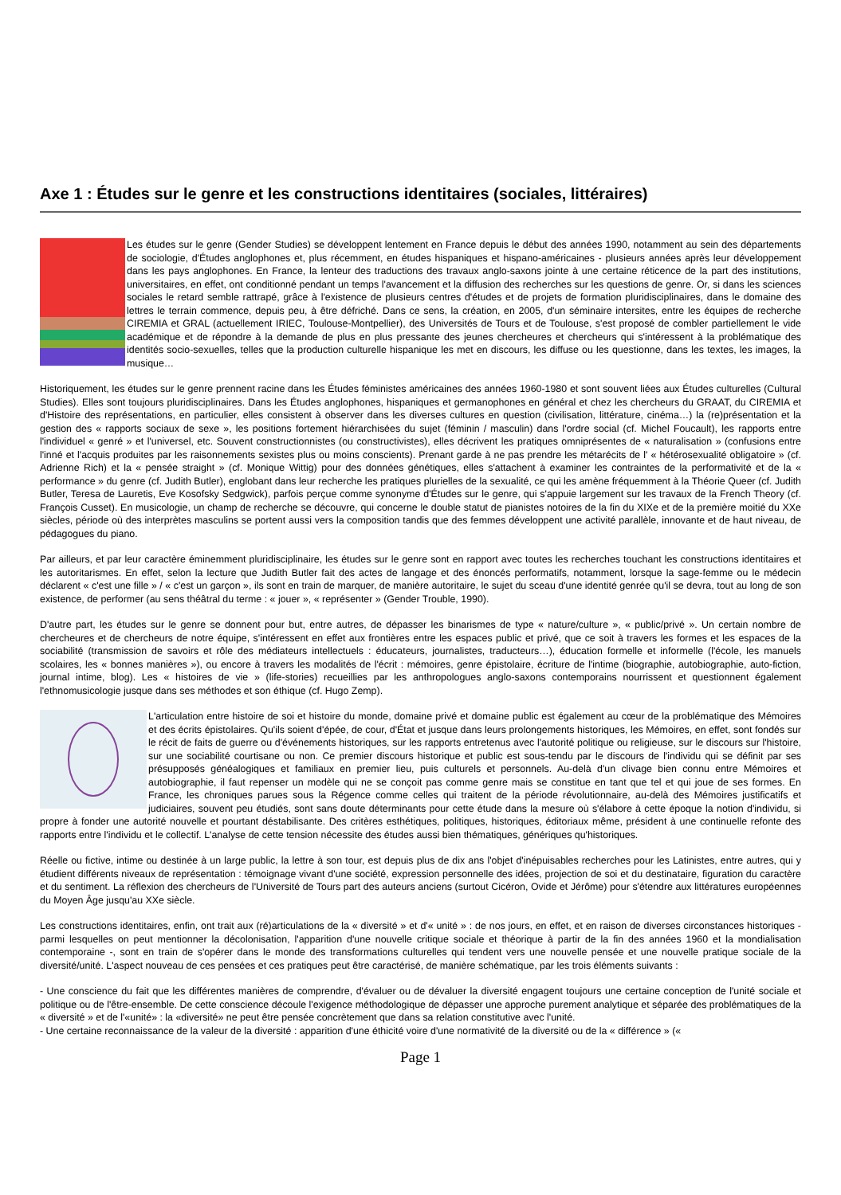Axe 1 : Études sur le genre et les constructions identitaires (sociales, littéraires)
Les études sur le genre (Gender Studies) se développent lentement en France depuis le début des années 1990, notamment au sein des départements de sociologie, d'Études anglophones et, plus récemment, en études hispaniques et hispano-américaines - plusieurs années après leur développement dans les pays anglophones. En France, la lenteur des traductions des travaux anglo-saxons jointe à une certaine réticence de la part des institutions, universitaires, en effet, ont conditionné pendant un temps l'avancement et la diffusion des recherches sur les questions de genre. Or, si dans les sciences sociales le retard semble rattrapé, grâce à l'existence de plusieurs centres d'études et de projets de formation pluridisciplinaires, dans le domaine des lettres le terrain commence, depuis peu, à être défriché. Dans ce sens, la création, en 2005, d'un séminaire intersites, entre les équipes de recherche CIREMIA et GRAL (actuellement IRIEC, Toulouse-Montpellier), des Universités de Tours et de Toulouse, s'est proposé de combler partiellement le vide académique et de répondre à la demande de plus en plus pressante des jeunes chercheures et chercheurs qui s'intéressent à la problématique des identités socio-sexuelles, telles que la production culturelle hispanique les met en discours, les diffuse ou les questionne, dans les textes, les images, la musique…
Historiquement, les études sur le genre prennent racine dans les Études féministes américaines des années 1960-1980 et sont souvent liées aux Études culturelles (Cultural Studies). Elles sont toujours pluridisciplinaires. Dans les Études anglophones, hispaniques et germanophones en général et chez les chercheurs du GRAAT, du CIREMIA et d'Histoire des représentations, en particulier, elles consistent à observer dans les diverses cultures en question (civilisation, littérature, cinéma…) la (re)présentation et la gestion des « rapports sociaux de sexe », les positions fortement hiérarchisées du sujet (féminin / masculin) dans l'ordre social (cf. Michel Foucault), les rapports entre l'individuel « genré » et l'universel, etc. Souvent constructionnistes (ou constructivistes), elles décrivent les pratiques omniprésentes de « naturalisation » (confusions entre l'inné et l'acquis produites par les raisonnements sexistes plus ou moins conscients). Prenant garde à ne pas prendre les métarécits de l' « hétérosexualité obligatoire » (cf. Adrienne Rich) et la « pensée straight » (cf. Monique Wittig) pour des données génétiques, elles s'attachent à examiner les contraintes de la performativité et de la « performance » du genre (cf. Judith Butler), englobant dans leur recherche les pratiques plurielles de la sexualité, ce qui les amène fréquemment à la Théorie Queer (cf. Judith Butler, Teresa de Lauretis, Eve Kosofsky Sedgwick), parfois perçue comme synonyme d'Études sur le genre, qui s'appuie largement sur les travaux de la French Theory (cf. François Cusset). En musicologie, un champ de recherche se découvre, qui concerne le double statut de pianistes notoires de la fin du XIXe et de la première moitié du XXe siècles, période où des interprètes masculins se portent aussi vers la composition tandis que des femmes développent une activité parallèle, innovante et de haut niveau, de pédagogues du piano.
Par ailleurs, et par leur caractère éminemment pluridisciplinaire, les études sur le genre sont en rapport avec toutes les recherches touchant les constructions identitaires et les autoritarismes. En effet, selon la lecture que Judith Butler fait des actes de langage et des énoncés performatifs, notamment, lorsque la sage-femme ou le médecin déclarent « c'est une fille » / « c'est un garçon », ils sont en train de marquer, de manière autoritaire, le sujet du sceau d'une identité genrée qu'il se devra, tout au long de son existence, de performer (au sens théâtral du terme : « jouer », « représenter » (Gender Trouble, 1990).
D'autre part, les études sur le genre se donnent pour but, entre autres, de dépasser les binarismes de type « nature/culture », « public/privé ». Un certain nombre de chercheures et de chercheurs de notre équipe, s'intéressent en effet aux frontières entre les espaces public et privé, que ce soit à travers les formes et les espaces de la sociabilité (transmission de savoirs et rôle des médiateurs intellectuels : éducateurs, journalistes, traducteurs…), éducation formelle et informelle (l'école, les manuels scolaires, les « bonnes manières »), ou encore à travers les modalités de l'écrit : mémoires, genre épistolaire, écriture de l'intime (biographie, autobiographie, auto-fiction, journal intime, blog). Les « histoires de vie » (life-stories) recueillies par les anthropologues anglo-saxons contemporains nourrissent et questionnent également l'ethnomusicologie jusque dans ses méthodes et son éthique (cf. Hugo Zemp).
L'articulation entre histoire de soi et histoire du monde, domaine privé et domaine public est également au cœur de la problématique des Mémoires et des écrits épistolaires. Qu'ils soient d'épée, de cour, d'État et jusque dans leurs prolongements historiques, les Mémoires, en effet, sont fondés sur le récit de faits de guerre ou d'événements historiques, sur les rapports entretenus avec l'autorité politique ou religieuse, sur le discours sur l'histoire, sur une sociabilité courtisane ou non. Ce premier discours historique et public est sous-tendu par le discours de l'individu qui se définit par ses présupposés généalogiques et familiaux en premier lieu, puis culturels et personnels. Au-delà d'un clivage bien connu entre Mémoires et autobiographie, il faut repenser un modèle qui ne se conçoit pas comme genre mais se constitue en tant que tel et qui joue de ses formes. En France, les chroniques parues sous la Régence comme celles qui traitent de la période révolutionnaire, au-delà des Mémoires justificatifs et judiciaires, souvent peu étudiés, sont sans doute déterminants pour cette étude dans la mesure où s'élabore à cette époque la notion d'individu, si propre à fonder une autorité nouvelle et pourtant déstabilisante. Des critères esthétiques, politiques, historiques, éditoriaux même, président à une continuelle refonte des rapports entre l'individu et le collectif. L'analyse de cette tension nécessite des études aussi bien thématiques, génériques qu'historiques.
Réelle ou fictive, intime ou destinée à un large public, la lettre à son tour, est depuis plus de dix ans l'objet d'inépuisables recherches pour les Latinistes, entre autres, qui y étudient différents niveaux de représentation : témoignage vivant d'une société, expression personnelle des idées, projection de soi et du destinataire, figuration du caractère et du sentiment. La réflexion des chercheurs de l'Université de Tours part des auteurs anciens (surtout Cicéron, Ovide et Jérôme) pour s'étendre aux littératures européennes du Moyen Âge jusqu'au XXe siècle.
Les constructions identitaires, enfin, ont trait aux (ré)articulations de la « diversité » et d'« unité » : de nos jours, en effet, et en raison de diverses circonstances historiques - parmi lesquelles on peut mentionner la décolonisation, l'apparition d'une nouvelle critique sociale et théorique à partir de la fin des années 1960 et la mondialisation contemporaine -, sont en train de s'opérer dans le monde des transformations culturelles qui tendent vers une nouvelle pensée et une nouvelle pratique sociale de la diversité/unité. L'aspect nouveau de ces pensées et ces pratiques peut être caractérisé, de manière schématique, par les trois éléments suivants :
- Une conscience du fait que les différentes manières de comprendre, d'évaluer ou de dévaluer la diversité engagent toujours une certaine conception de l'unité sociale et politique ou de l'être-ensemble. De cette conscience découle l'exigence méthodologique de dépasser une approche purement analytique et séparée des problématiques de la « diversité » et de l'«unité» : la «diversité» ne peut être pensée concrètement que dans sa relation constitutive avec l'unité.
- Une certaine reconnaissance de la valeur de la diversité : apparition d'une éthicité voire d'une normativité de la diversité ou de la « différence » («
Page 1